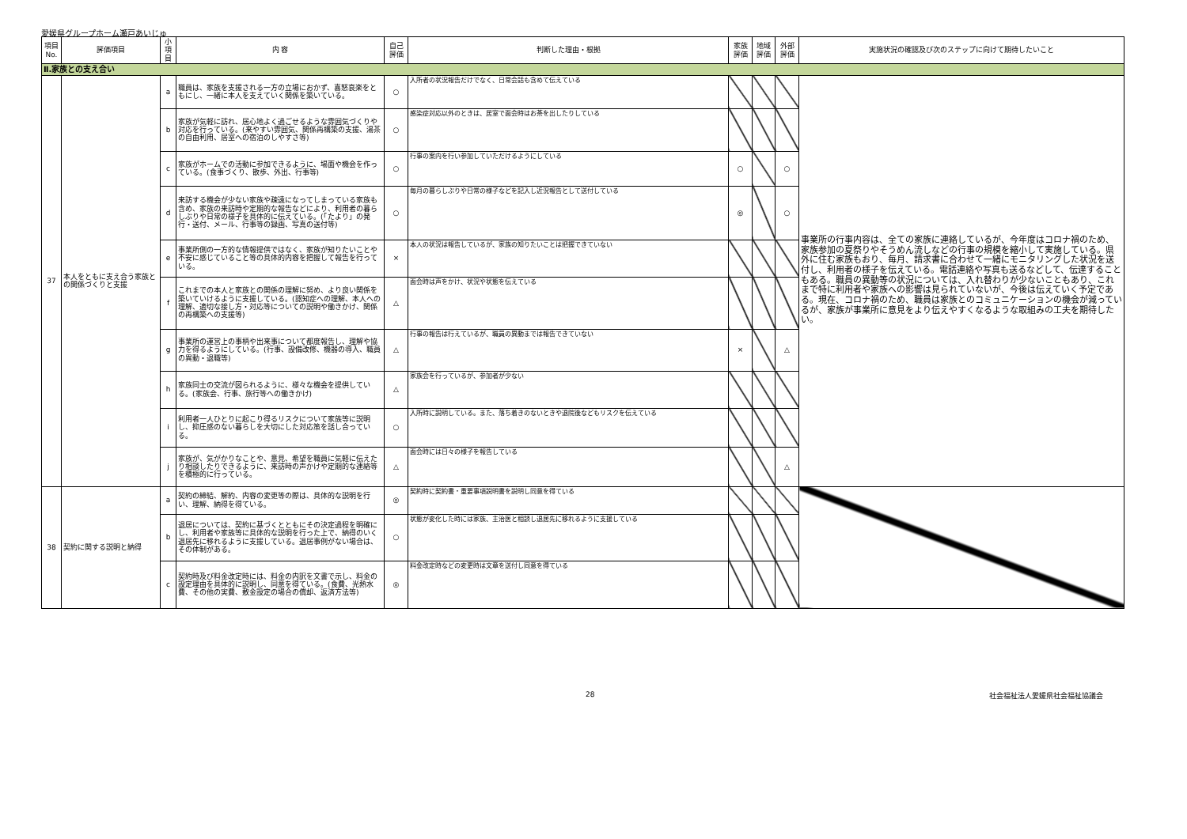愛媛県グループホーム瀬戸あいじゅ
| 項目 No. | 評価項目 | 小項目 | 内 容 | 自己 評価 | 判断した理由・根拠 | 家族 評価 | 地域 評価 | 外部 評価 | 実施状況の確認及び次のステップに向けて期待したいこと |
| --- | --- | --- | --- | --- | --- | --- | --- | --- | --- |
| Ⅱ.家族との支え合い | | | | | | | | | |
| 37 | 本人をともに支え合う家族との関係づくりと支援 | a | 職員は、家族を支援される一方の立場におかず、喜怒哀楽をともにし、一緒に本人を支えていく関係を築いている。 | ○ | 入所者の状況報告だけでなく、日常会話も含めて伝えている | | | | 事業所の行事内容は、全ての家族に連絡しているが、今年度はコロナ禍のため、家族参加の夏祭りやそうめん流しなどの行事の規模を縮小して実施している。県外に住む家族もおり、毎月、請求書に合わせて一緒にモニタリングした状況を送付し、利用者の様子を伝えている。電話連絡や写真も送るなどして、伝達することもある。職員の異動等の状況については、入れ替わりが少ないこともあり、これまで特に利用者や家族への影響は見られていないが、今後は伝えていく予定である。現在、コロナ禍のため、職員は家族とのコミュニケーションの機会が減っているが、家族が事業所に意見をより伝えやすくなるような取組みの工夫を期待したい。 |
| | | b | 家族が気軽に訪れ、居心地よく過ごせるような雰囲気づくりや対応を行っている。(来やすい雰囲気、関係再構築の支援、湯茶の自由利用、居室への宿泊のしやすさ等) | ○ | 感染症対応以外のときは、居室で面会時はお茶を出したりしている | | | | |
| | | c | 家族がホームでの活動に参加できるように、場面や機会を作っている。(食事づくり、散歩、外出、行事等) | ○ | 行事の案内を行い参加していただけるようにしている | ○ | | ○ | |
| | | d | 来訪する機会が少ない家族や疎遠になってしまっている家族も含め、家族の来訪時や定期的な報告などにより、利用者の暮らしぶりや日常の様子を具体的に伝えている。(「たより」の発行・送付、メール、行事等の録画、写真の送付等) | ○ | 毎月の暮らしぶりや日常の様子などを記入し近況報告として送付している | ◎ | | ○ | |
| | | e | 事業所側の一方的な情報提供ではなく、家族が知りたいことや不安に感じていること等の具体的内容を把握して報告を行っている。 | × | 本人の状況は報告しているが、家族の知りたいことは把握できていない | | | | |
| | | f | これまでの本人と家族との関係の理解に努め、より良い関係を築いていけるように支援している。(認知症への理解、本人への理解、適切な接し方・対応等についての説明や働きかけ、関係の再構築への支援等) | △ | 面会時は声をかけ、状況や状態を伝えている | | | | |
| | | g | 事業所の運営上の事柄や出来事について都度報告し、理解や協力を得るようにしている。(行事、設備改修、機器の導入、職員の異動・退職等) | △ | 行事の報告は行えているが、職員の異動までは報告できていない | × | | △ | |
| | | h | 家族同士の交流が図られるように、様々な機会を提供している。(家族会、行事、旅行等への働きかけ) | △ | 家族会を行っているが、参加者が少ない | | | | |
| | | i | 利用者一人ひとりに起こり得るリスクについて家族等に説明し、抑圧感のない暮らしを大切にした対応策を話し合っている。 | ○ | 入所時に説明している。また、落ち着きのないときや退院後などもリスクを伝えている | | | | |
| | | j | 家族が、気がかりなことや、意見、希望を職員に気軽に伝えたり相談したりできるように、来訪時の声かけや定期的な連絡等を積極的に行っている。 | △ | 面会時には日々の様子を報告している | | | △ | |
| 38 | 契約に関する説明と納得 | a | 契約の締結、解約、内容の変更等の際は、具体的な説明を行い、理解、納得を得ている。 | ◎ | 契約時に契約書・重要事項説明書を説明し同意を得ている | | | | |
| | | b | 退居については、契約に基づくとともにその決定過程を明確にし、利用者や家族等に具体的な説明を行った上で、納得のいく退居先に移れるように支援している。退居事例がない場合は、その体制がある。 | ○ | 状態が変化した時には家族、主治医と相談し退居先に移れるように支援している | | | | |
| | | c | 契約時及び料金改定時には、料金の内訳を文書で示し、料金の設定理由を具体的に説明し、同意を得ている。(食費、光熱水費、その他の実費、敷金設定の場合の償却、返済方法等) | ◎ | 料金改定時などの変更時は文章を送付し同意を得ている | | | | |
28 社会福祉法人愛媛県社会福祉協議会